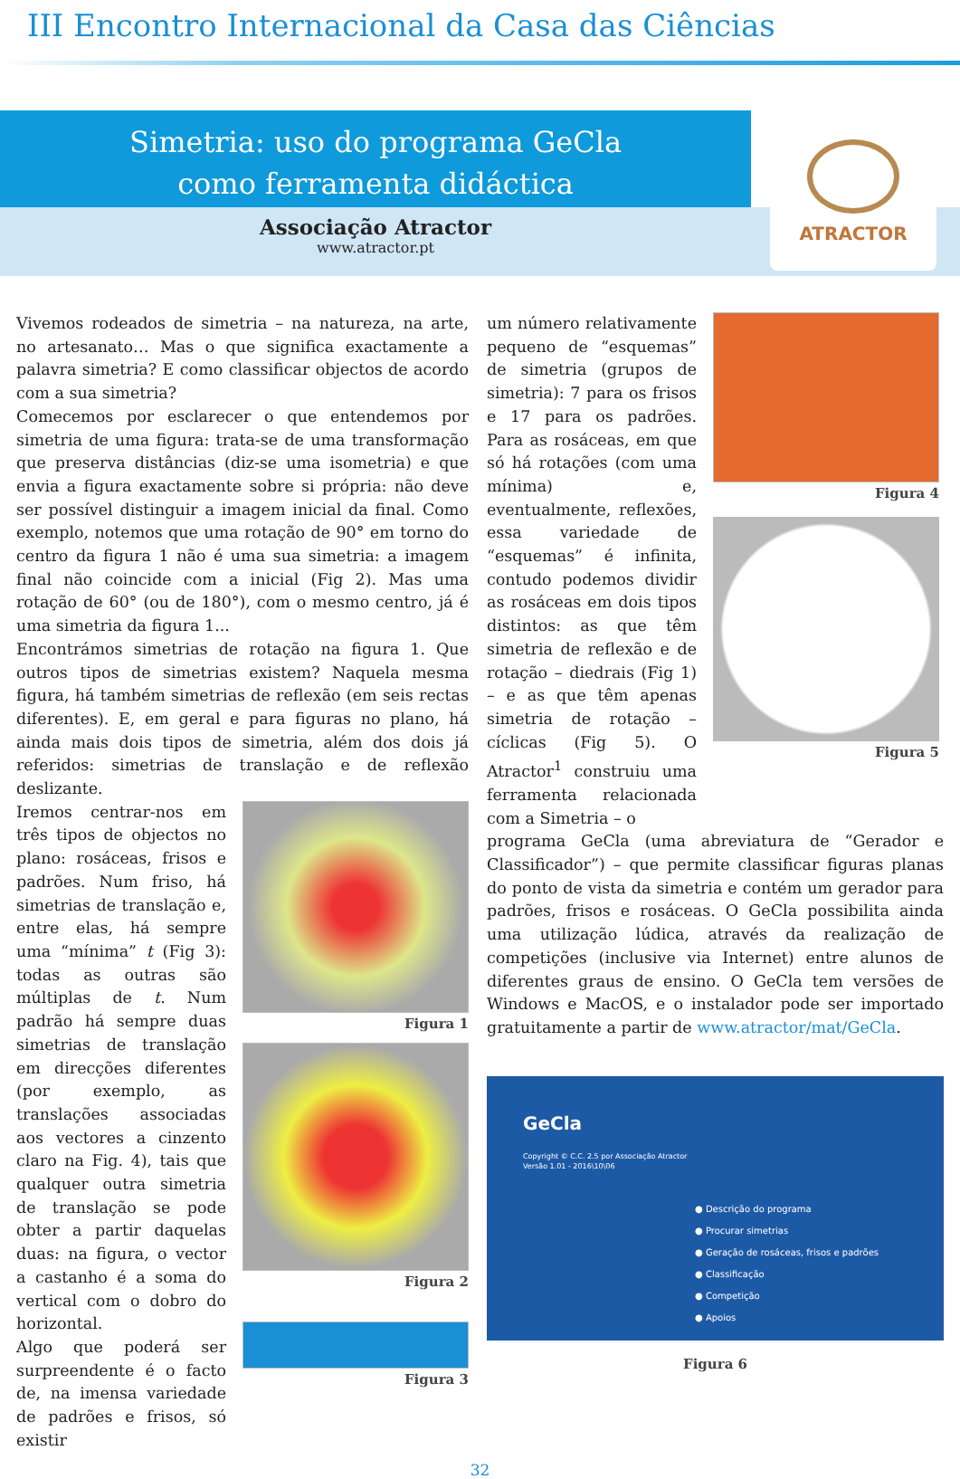III Encontro Internacional da Casa das Ciências
Simetria: uso do programa GeCla
como ferramenta didáctica
Associação Atractor
www.atractor.pt
ATRACTOR
Vivemos rodeados de simetria – na natureza, na arte, no artesanato… Mas o que significa exactamente a palavra simetria? E como classificar objectos de acordo com a sua simetria?
Comecemos por esclarecer o que entendemos por simetria de uma figura: trata-se de uma transformação que preserva distâncias (diz-se uma isometria) e que envia a figura exactamente sobre si própria: não deve ser possível distinguir a imagem inicial da final. Como exemplo, notemos que uma rotação de 90° em torno do centro da figura 1 não é uma sua simetria: a imagem final não coincide com a inicial (Fig 2). Mas uma rotação de 60° (ou de 180°), com o mesmo centro, já é uma simetria da figura 1...
Encontrámos simetrias de rotação na figura 1. Que outros tipos de simetrias existem? Naquela mesma figura, há também simetrias de reflexão (em seis rectas diferentes). E, em geral e para figuras no plano, há ainda mais dois tipos de simetria, além dos dois já referidos: simetrias de translação e de reflexão deslizante.
Iremos centrar-nos em três tipos de objectos no plano: rosáceas, frisos e padrões. Num friso, há simetrias de translação e, entre elas, há sempre uma “mínima” t (Fig 3): todas as outras são múltiplas de t. Num padrão há sempre duas simetrias de translação em direcções diferentes (por exemplo, as translações associadas aos vectores a cinzento claro na Fig. 4), tais que qualquer outra simetria de translação se pode obter a partir daquelas duas: na figura, o vector a castanho é a soma do vertical com o dobro do horizontal.
Algo que poderá ser surpreendente é o facto de, na imensa variedade de padrões e frisos, só existir
Figura 1
Figura 2
Figura 3
um número relativamente pequeno de “esquemas” de simetria (grupos de simetria): 7 para os frisos e 17 para os padrões. Para as rosáceas, em que só há rotações (com uma mínima) e, eventualmente, reflexões, essa variedade de “esquemas” é infinita, contudo podemos dividir as rosáceas em dois tipos distintos: as que têm simetria de reflexão e de rotação – diedrais (Fig 1) – e as que têm apenas simetria de rotação – cíclicas (Fig 5). O Atractor<sup>1</sup> construiu uma ferramenta relacionada com a Simetria – o
Figura 4
Figura 5
programa GeCla (uma abreviatura de “Gerador e Classificador”) – que permite classificar figuras planas do ponto de vista da simetria e contém um gerador para padrões, frisos e rosáceas. O GeCla possibilita ainda uma utilização lúdica, através da realização de competições (inclusive via Internet) entre alunos de diferentes graus de ensino. O GeCla tem versões de Windows e MacOS, e o instalador pode ser importado gratuitamente a partir de www.atractor/mat/GeCla.
GeCla
Copyright © C.C. 2.5 por Associação Atractor
Versão 1.01 - 2016\10\06
● Descrição do programa
● Procurar simetrias
● Geração de rosáceas, frisos e padrões
● Classificação
● Competição
● Apoios
Figura 6
32